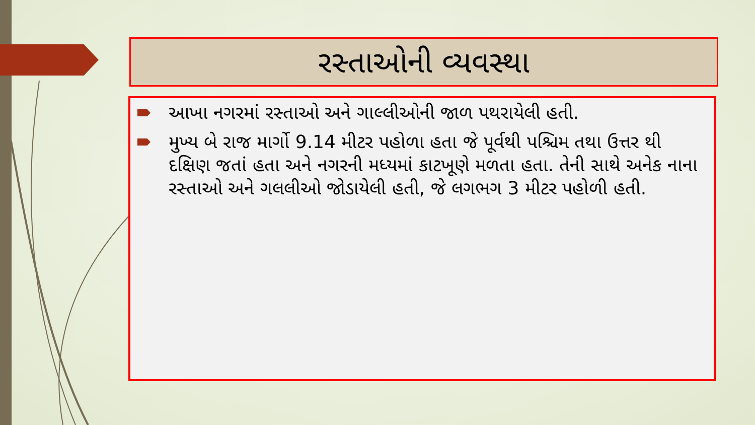રસ્તાઓની વ્યવસ્થા
આખા નગરમાં રસ્તાઓ અને ગાલ્લીઓની જાળ પથરાયેલી હતી.
મુખ્ય બે રાજ માર્ગો 9.14 મીટર પહોળા હતા જે પૂર્વથી પશ્ચિમ તથા ઉત્તર થી દક્ષિણ જતાં હતા અને નગરની મધ્યમાં કાટખૂણે મળતા હતા. તેની સાથે અનેક નાના રસ્તાઓ અને ગલલીઓ જોડાયેલી હતી, જે લગભગ 3 મીટર પહોળી હતી.